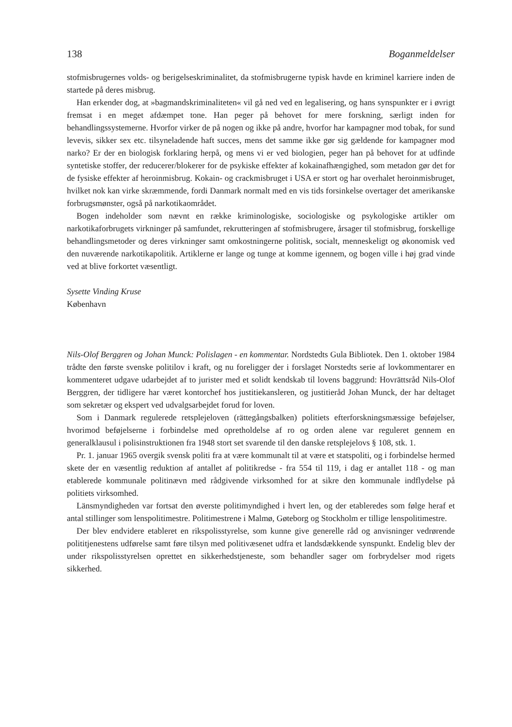138 Boganmeldelser
stofmisbrugernes volds- og berigelseskriminalitet, da stofmisbrugerne typisk havde en kriminel karriere inden de startede på deres misbrug.
Han erkender dog, at »bagmandskriminaliteten« vil gå ned ved en legalisering, og hans synspunkter er i øvrigt fremsat i en meget afdæmpet tone. Han peger på behovet for mere forskning, særligt inden for behandlingssystemerne. Hvorfor virker de på nogen og ikke på andre, hvorfor har kampagner mod tobak, for sund levevis, sikker sex etc. tilsyneladende haft succes, mens det samme ikke gør sig gældende for kampagner mod narko? Er der en biologisk forklaring herpå, og mens vi er ved biologien, peger han på behovet for at udfinde syntetiske stoffer, der reducerer/blokerer for de psykiske effekter af kokainafhængighed, som metadon gør det for de fysiske effekter af heroinmisbrug. Kokain- og crackmisbruget i USA er stort og har overhalet heroinmisbruget, hvilket nok kan virke skræmmende, fordi Danmark normalt med en vis tids forsinkelse overtager det amerikanske forbrugsmønster, også på narkotikaområdet.
Bogen indeholder som nævnt en række kriminologiske, sociologiske og psykologiske artikler om narkotikaforbrugets virkninger på samfundet, rekrutteringen af stofmisbrugere, årsager til stofmisbrug, forskellige behandlingsmetoder og deres virkninger samt omkostningerne politisk, socialt, menneskeligt og økonomisk ved den nuværende narkotikapolitik. Artiklerne er lange og tunge at komme igennem, og bogen ville i høj grad vinde ved at blive forkortet væsentligt.
Sysette Vinding Kruse
København
Nils-Olof Berggren og Johan Munck: Polislagen - en kommentar. Nordstedts Gula Bibliotek. Den 1. oktober 1984 trådte den første svenske politilov i kraft, og nu foreligger der i forslaget Norstedts serie af lovkommentarer en kommenteret udgave udarbejdet af to jurister med et solidt kendskab til lovens baggrund: Hovrättsråd Nils-Olof Berggren, der tidligere har været kontorchef hos justitiekansleren, og justitieråd Johan Munck, der har deltaget som sekretær og ekspert ved udvalgsarbejdet forud for loven.
Som i Danmark regulerede retsplejeloven (rättegångsbalken) politiets efterforskningsmæssige beføjelser, hvorimod beføjelserne i forbindelse med opretholdelse af ro og orden alene var reguleret gennem en generalklausul i polisinstruktionen fra 1948 stort set svarende til den danske retsplejelovs § 108, stk. 1.
Pr. 1. januar 1965 overgik svensk politi fra at være kommunalt til at være et statspoliti, og i forbindelse hermed skete der en væsentlig reduktion af antallet af politikredse - fra 554 til 119, i dag er antallet 118 - og man etablerede kommunale politinævn med rådgivende virksomhed for at sikre den kommunale indflydelse på politiets virksomhed.
Länsmyndigheden var fortsat den øverste politimyndighed i hvert len, og der etableredes som følge heraf et antal stillinger som lenspolitimestre. Politimestrene i Malmø, Gøteborg og Stockholm er tillige lenspolitimestre.
Der blev endvidere etableret en rikspolisstyrelse, som kunne give generelle råd og anvisninger vedrørende polititjenestens udførelse samt føre tilsyn med politivæsenet udfra et landsdækkende synspunkt. Endelig blev der under rikspolisstyrelsen oprettet en sikkerhedstjeneste, som behandler sager om forbrydelser mod rigets sikkerhed.